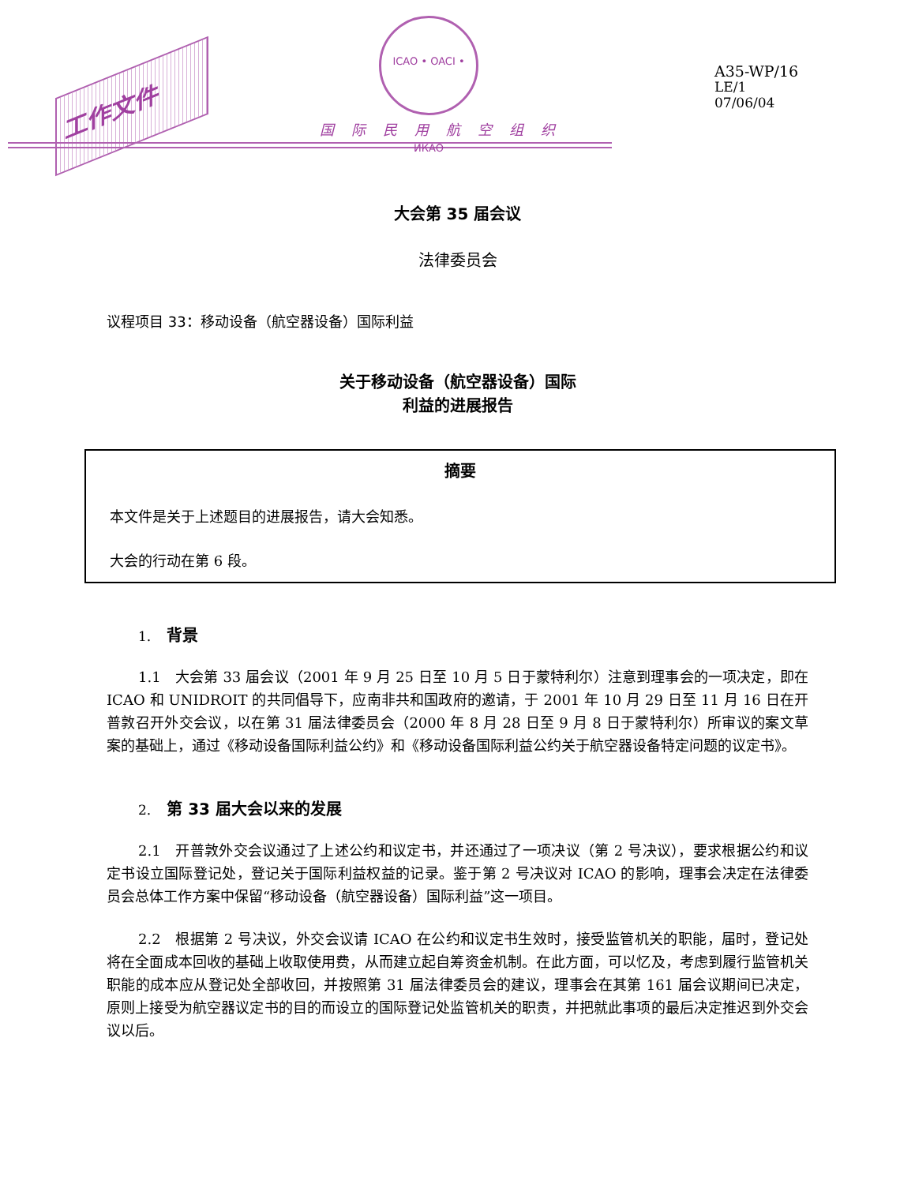工作文件
ICAO • OACI • ИКАО
国际民用航空组织
A35-WP/16
LE/1
07/06/04
大会第 35 届会议
法律委员会
议程项目 33：移动设备（航空器设备）国际利益
关于移动设备（航空器设备）国际
利益的进展报告
摘要
本文件是关于上述题目的进展报告，请大会知悉。
大会的行动在第 6 段。
1. 背景
1.1　大会第 33 届会议（2001 年 9 月 25 日至 10 月 5 日于蒙特利尔）注意到理事会的一项决定，即在 ICAO 和 UNIDROIT 的共同倡导下，应南非共和国政府的邀请，于 2001 年 10 月 29 日至 11 月 16 日在开普敦召开外交会议，以在第 31 届法律委员会（2000 年 8 月 28 日至 9 月 8 日于蒙特利尔）所审议的案文草案的基础上，通过《移动设备国际利益公约》和《移动设备国际利益公约关于航空器设备特定问题的议定书》。
2. 第 33 届大会以来的发展
2.1　开普敦外交会议通过了上述公约和议定书，并还通过了一项决议（第 2 号决议），要求根据公约和议定书设立国际登记处，登记关于国际利益权益的记录。鉴于第 2 号决议对 ICAO 的影响，理事会决定在法律委员会总体工作方案中保留“移动设备（航空器设备）国际利益”这一项目。
2.2　根据第 2 号决议，外交会议请 ICAO 在公约和议定书生效时，接受监管机关的职能，届时，登记处将在全面成本回收的基础上收取使用费，从而建立起自筹资金机制。在此方面，可以忆及，考虑到履行监管机关职能的成本应从登记处全部收回，并按照第 31 届法律委员会的建议，理事会在其第 161 届会议期间已决定，原则上接受为航空器议定书的目的而设立的国际登记处监管机关的职责，并把就此事项的最后决定推迟到外交会议以后。